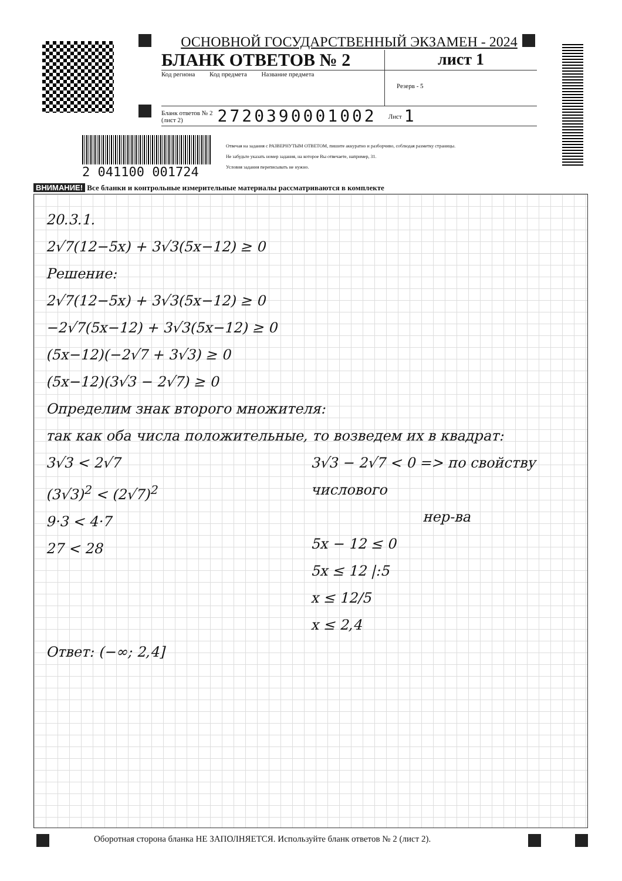ОСНОВНОЙ ГОСУДАРСТВЕННЫЙ ЭКЗАМЕН - 2024
БЛАНК ОТВЕТОВ № 2 лист 1
Код региона Код предмета Название предмета
Резерв - 5
Бланк ответов № 2
(лист 2)
2720390001002
Лист
1
2 041100 001724
Отвечая на задания с РАЗВЕРНУТЫМ ОТВЕТОМ, пишите аккуратно и разборчиво, соблюдая разметку страницы.
Не забудьте указать номер задания, на которое Вы отвечаете, например, 31.
Условия задания переписывать не нужно.
ВНИМАНИЕ! Все бланки и контрольные измерительные материалы рассматриваются в комплекте
20.3.1.
2√7(12−5x) + 3√3(5x−12) ≥ 0
Решение:
2√7(12−5x) + 3√3(5x−12) ≥ 0
−2√7(5x−12) + 3√3(5x−12) ≥ 0
(5x−12)(−2√7 + 3√3) ≥ 0
(5x−12)(3√3 − 2√7) ≥ 0
Определим знак второго множителя:
так как оба числа положительные, то возведем их в квадрат:
3√3 < 2√7
(3√3)<sup>2</sup> < (2√7)<sup>2</sup>
9·3 < 4·7
27 < 28
3√3 − 2√7 < 0 => по свойству числового
нер-ва
5x − 12 ≤ 0
5x ≤ 12 |:5
x ≤ 12/5
x ≤ 2,4
Ответ: (−∞; 2,4]
Оборотная сторона бланка НЕ ЗАПОЛНЯЕТСЯ. Используйте бланк ответов № 2 (лист 2).